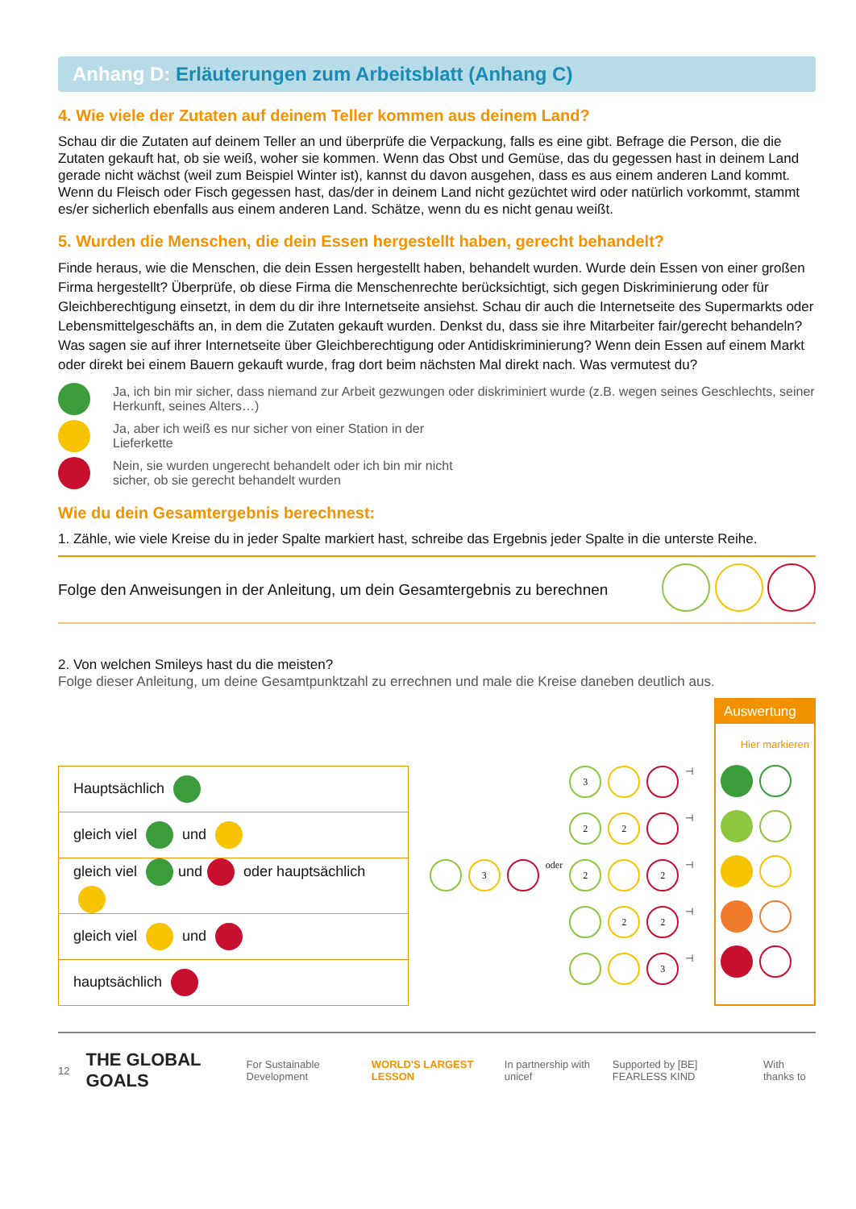Anhang D: Erläuterungen zum Arbeitsblatt (Anhang C)
4. Wie viele der Zutaten auf deinem Teller kommen aus deinem Land?
Schau dir die Zutaten auf deinem Teller an und überprüfe die Verpackung, falls es eine gibt. Befrage die Person, die die Zutaten gekauft hat, ob sie weiß, woher sie kommen. Wenn das Obst und Gemüse, das du gegessen hast in deinem Land gerade nicht wächst (weil zum Beispiel Winter ist), kannst du davon ausgehen, dass es aus einem anderen Land kommt. Wenn du Fleisch oder Fisch gegessen hast, das/der in deinem Land nicht gezüchtet wird oder natürlich vorkommt, stammt es/er sicherlich ebenfalls aus einem anderen Land. Schätze, wenn du es nicht genau weißt.
5. Wurden die Menschen, die dein Essen hergestellt haben, gerecht behandelt?
Finde heraus, wie die Menschen, die dein Essen hergestellt haben, behandelt wurden. Wurde dein Essen von einer großen Firma hergestellt? Überprüfe, ob diese Firma die Menschenrechte berücksichtigt, sich gegen Diskriminierung oder für Gleichberechtigung einsetzt, in dem du dir ihre Internetseite ansiehst. Schau dir auch die Internetseite des Supermarkts oder Lebensmittelgeschäfts an, in dem die Zutaten gekauft wurden. Denkst du, dass sie ihre Mitarbeiter fair/gerecht behandeln? Was sagen sie auf ihrer Internetseite über Gleichberechtigung oder Antidiskriminierung? Wenn dein Essen auf einem Markt oder direkt bei einem Bauern gekauft wurde, frag dort beim nächsten Mal direkt nach. Was vermutest du?
Ja, ich bin mir sicher, dass niemand zur Arbeit gezwungen oder diskriminiert wurde (z.B. wegen seines Geschlechts, seiner Herkunft, seines Alters…)
Ja, aber ich weiß es nur sicher von einer Station in der
Lieferkette
Nein, sie wurden ungerecht behandelt oder ich bin mir nicht
sicher, ob sie gerecht behandelt wurden
Wie du dein Gesamtergebnis berechnest:
1. Zähle, wie viele Kreise du in jeder Spalte markiert hast, schreibe das Ergebnis jeder Spalte in die unterste Reihe.
Folge den Anweisungen in der Anleitung, um dein Gesamtergebnis zu berechnen
2. Von welchen Smileys hast du die meisten?
Folge dieser Anleitung, um deine Gesamtpunktzahl zu errechnen und male die Kreise daneben deutlich aus.
| Hauptsächlich |
| gleich viel und |
| gleich viel und oder hauptsächlich |
| gleich viel und |
| hauptsächlich |
3
⊣
2 2
⊣
3
oder
2 2
⊣
2 2
⊣
3
⊣
Auswertung
Hier markieren
12 THE GLOBAL GOALS For Sustainable Development WORLD'S LARGEST LESSON In partnership with unicef Supported by [BE] FEARLESS KIND With thanks to